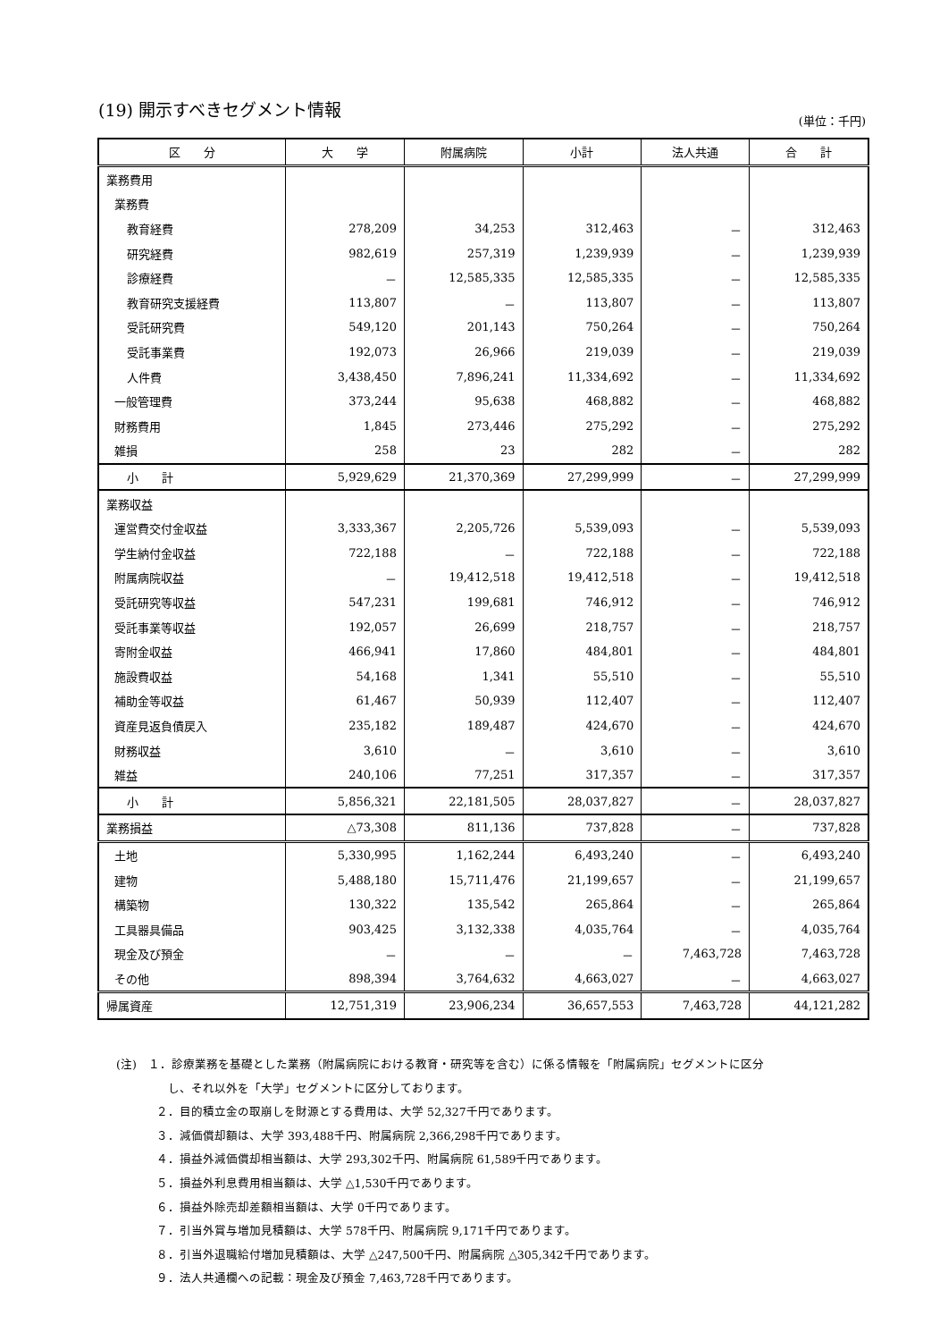(19) 開示すべきセグメント情報
(単位：千円)
| 区 分 | 大 学 | 附属病院 | 小計 | 法人共通 | 合 計 |
| --- | --- | --- | --- | --- | --- |
| 業務費用 | | | | | |
| 業務費 | | | | | |
| 教育経費 | 278,209 | 34,253 | 312,463 | － | 312,463 |
| 研究経費 | 982,619 | 257,319 | 1,239,939 | － | 1,239,939 |
| 診療経費 | － | 12,585,335 | 12,585,335 | － | 12,585,335 |
| 教育研究支援経費 | 113,807 | － | 113,807 | － | 113,807 |
| 受託研究費 | 549,120 | 201,143 | 750,264 | － | 750,264 |
| 受託事業費 | 192,073 | 26,966 | 219,039 | － | 219,039 |
| 人件費 | 3,438,450 | 7,896,241 | 11,334,692 | － | 11,334,692 |
| 一般管理費 | 373,244 | 95,638 | 468,882 | － | 468,882 |
| 財務費用 | 1,845 | 273,446 | 275,292 | － | 275,292 |
| 雑損 | 258 | 23 | 282 | － | 282 |
| 小 計 | 5,929,629 | 21,370,369 | 27,299,999 | － | 27,299,999 |
| 業務収益 | | | | | |
| 運営費交付金収益 | 3,333,367 | 2,205,726 | 5,539,093 | － | 5,539,093 |
| 学生納付金収益 | 722,188 | － | 722,188 | － | 722,188 |
| 附属病院収益 | － | 19,412,518 | 19,412,518 | － | 19,412,518 |
| 受託研究等収益 | 547,231 | 199,681 | 746,912 | － | 746,912 |
| 受託事業等収益 | 192,057 | 26,699 | 218,757 | － | 218,757 |
| 寄附金収益 | 466,941 | 17,860 | 484,801 | － | 484,801 |
| 施設費収益 | 54,168 | 1,341 | 55,510 | － | 55,510 |
| 補助金等収益 | 61,467 | 50,939 | 112,407 | － | 112,407 |
| 資産見返負債戻入 | 235,182 | 189,487 | 424,670 | － | 424,670 |
| 財務収益 | 3,610 | － | 3,610 | － | 3,610 |
| 雑益 | 240,106 | 77,251 | 317,357 | － | 317,357 |
| 小 計 | 5,856,321 | 22,181,505 | 28,037,827 | － | 28,037,827 |
| 業務損益 | △73,308 | 811,136 | 737,828 | － | 737,828 |
| 土地 | 5,330,995 | 1,162,244 | 6,493,240 | － | 6,493,240 |
| 建物 | 5,488,180 | 15,711,476 | 21,199,657 | － | 21,199,657 |
| 構築物 | 130,322 | 135,542 | 265,864 | － | 265,864 |
| 工具器具備品 | 903,425 | 3,132,338 | 4,035,764 | － | 4,035,764 |
| 現金及び預金 | － | － | － | 7,463,728 | 7,463,728 |
| その他 | 898,394 | 3,764,632 | 4,663,027 | － | 4,663,027 |
| 帰属資産 | 12,751,319 | 23,906,234 | 36,657,553 | 7,463,728 | 44,121,282 |
(注)　１．診療業務を基礎とした業務（附属病院における教育・研究等を含む）に係る情報を「附属病院」セグメントに区分
　し、それ以外を「大学」セグメントに区分しております。
２．目的積立金の取崩しを財源とする費用は、大学 52,327千円であります。
３．減価償却額は、大学 393,488千円、附属病院 2,366,298千円であります。
４．損益外減価償却相当額は、大学 293,302千円、附属病院 61,589千円であります。
５．損益外利息費用相当額は、大学 △1,530千円であります。
６．損益外除売却差額相当額は、大学 0千円であります。
７．引当外賞与増加見積額は、大学 578千円、附属病院 9,171千円であります。
８．引当外退職給付増加見積額は、大学 △247,500千円、附属病院 △305,342千円であります。
９．法人共通欄への記載：現金及び預金 7,463,728千円であります。